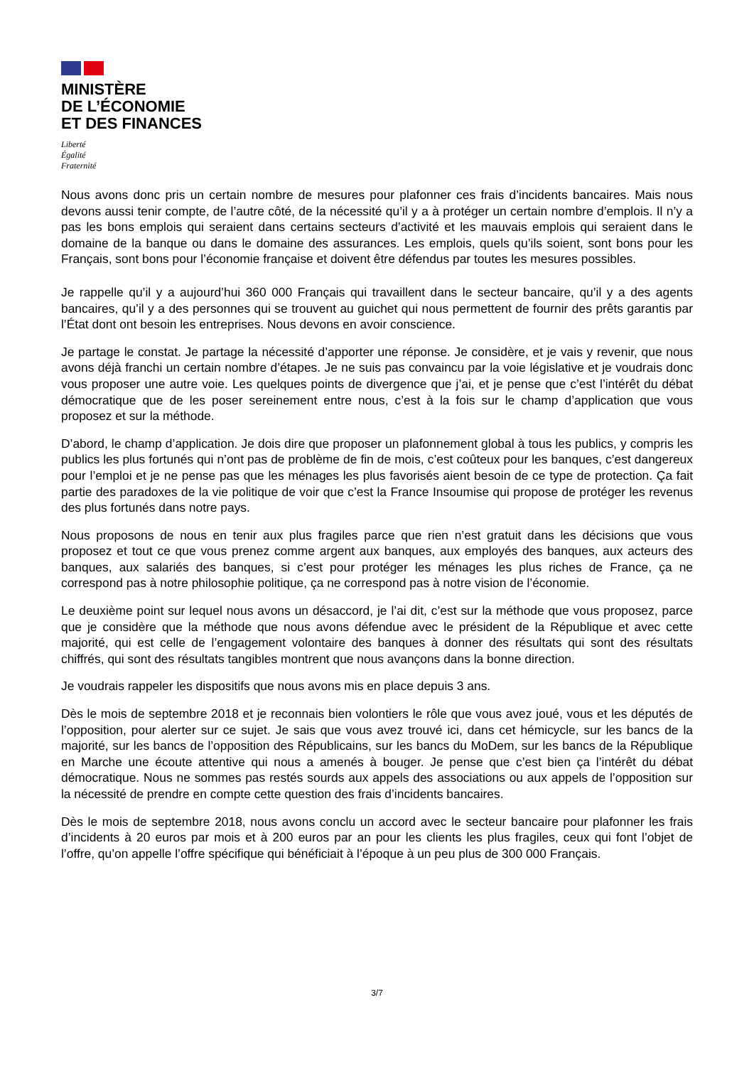MINISTÈRE
DE L’ÉCONOMIE
ET DES FINANCES
Liberté
Égalité
Fraternité
Nous avons donc pris un certain nombre de mesures pour plafonner ces frais d’incidents bancaires. Mais nous devons aussi tenir compte, de l’autre côté, de la nécessité qu’il y a à protéger un certain nombre d’emplois. Il n’y a pas les bons emplois qui seraient dans certains secteurs d’activité et les mauvais emplois qui seraient dans le domaine de la banque ou dans le domaine des assurances. Les emplois, quels qu’ils soient, sont bons pour les Français, sont bons pour l’économie française et doivent être défendus par toutes les mesures possibles.
Je rappelle qu’il y a aujourd’hui 360 000 Français qui travaillent dans le secteur bancaire, qu’il y a des agents bancaires, qu’il y a des personnes qui se trouvent au guichet qui nous permettent de fournir des prêts garantis par l’État dont ont besoin les entreprises. Nous devons en avoir conscience.
Je partage le constat. Je partage la nécessité d’apporter une réponse. Je considère, et je vais y revenir, que nous avons déjà franchi un certain nombre d’étapes. Je ne suis pas convaincu par la voie législative et je voudrais donc vous proposer une autre voie. Les quelques points de divergence que j’ai, et je pense que c’est l’intérêt du débat démocratique que de les poser sereinement entre nous, c’est à la fois sur le champ d’application que vous proposez et sur la méthode.
D’abord, le champ d’application. Je dois dire que proposer un plafonnement global à tous les publics, y compris les publics les plus fortunés qui n’ont pas de problème de fin de mois, c’est coûteux pour les banques, c’est dangereux pour l’emploi et je ne pense pas que les ménages les plus favorisés aient besoin de ce type de protection. Ça fait partie des paradoxes de la vie politique de voir que c’est la France Insoumise qui propose de protéger les revenus des plus fortunés dans notre pays.
Nous proposons de nous en tenir aux plus fragiles parce que rien n’est gratuit dans les décisions que vous proposez et tout ce que vous prenez comme argent aux banques, aux employés des banques, aux acteurs des banques, aux salariés des banques, si c’est pour protéger les ménages les plus riches de France, ça ne correspond pas à notre philosophie politique, ça ne correspond pas à notre vision de l’économie.
Le deuxième point sur lequel nous avons un désaccord, je l’ai dit, c’est sur la méthode que vous proposez, parce que je considère que la méthode que nous avons défendue avec le président de la République et avec cette majorité, qui est celle de l’engagement volontaire des banques à donner des résultats qui sont des résultats chiffrés, qui sont des résultats tangibles montrent que nous avançons dans la bonne direction.
Je voudrais rappeler les dispositifs que nous avons mis en place depuis 3 ans.
Dès le mois de septembre 2018 et je reconnais bien volontiers le rôle que vous avez joué, vous et les députés de l’opposition, pour alerter sur ce sujet. Je sais que vous avez trouvé ici, dans cet hémicycle, sur les bancs de la majorité, sur les bancs de l’opposition des Républicains, sur les bancs du MoDem, sur les bancs de la République en Marche une écoute attentive qui nous a amenés à bouger. Je pense que c’est bien ça l’intérêt du débat démocratique. Nous ne sommes pas restés sourds aux appels des associations ou aux appels de l’opposition sur la nécessité de prendre en compte cette question des frais d’incidents bancaires.
Dès le mois de septembre 2018, nous avons conclu un accord avec le secteur bancaire pour plafonner les frais d’incidents à 20 euros par mois et à 200 euros par an pour les clients les plus fragiles, ceux qui font l’objet de l’offre, qu’on appelle l’offre spécifique qui bénéficiait à l’époque à un peu plus de 300 000 Français.
3/7